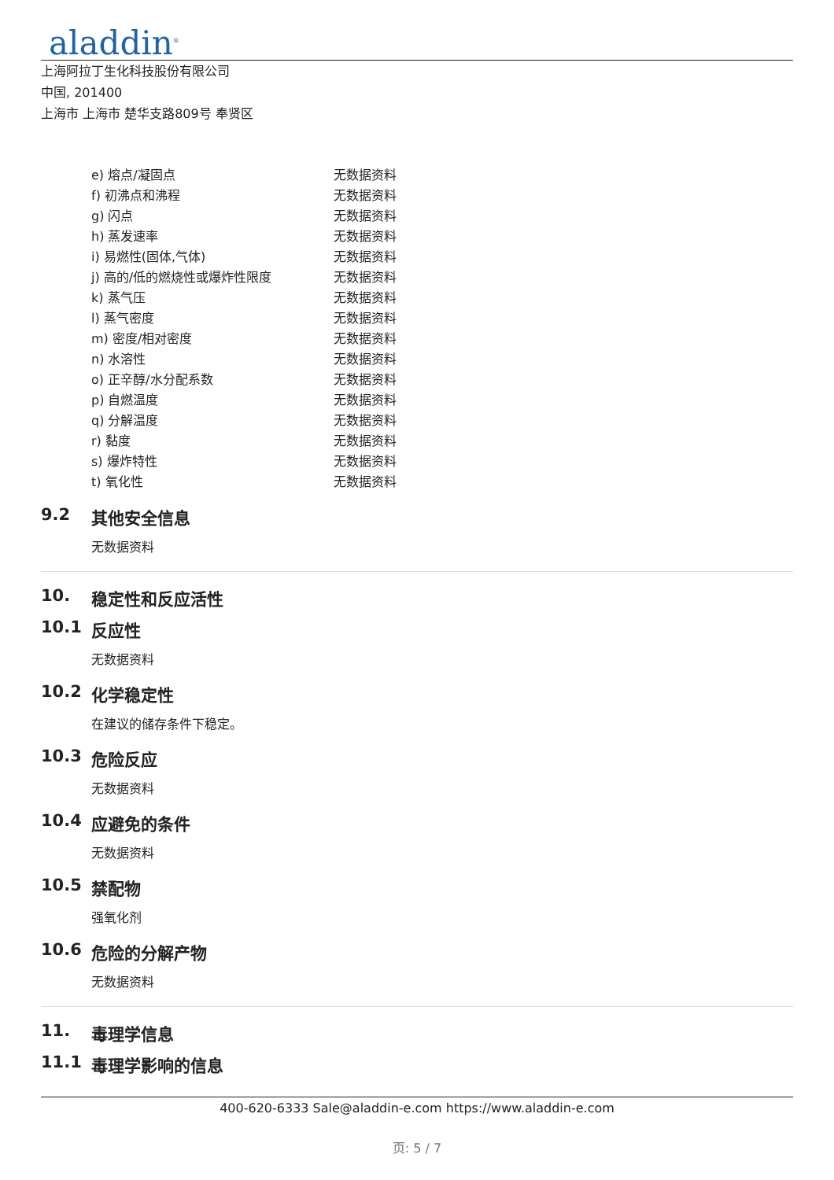aladdin<sup>®</sup>
上海阿拉丁生化科技股份有限公司
中国, 201400
上海市 上海市 楚华支路809号 奉贤区
| e) 熔点/凝固点 | 无数据资料 |
| f) 初沸点和沸程 | 无数据资料 |
| g) 闪点 | 无数据资料 |
| h) 蒸发速率 | 无数据资料 |
| i) 易燃性(固体,气体) | 无数据资料 |
| j) 高的/低的燃烧性或爆炸性限度 | 无数据资料 |
| k) 蒸气压 | 无数据资料 |
| l) 蒸气密度 | 无数据资料 |
| m) 密度/相对密度 | 无数据资料 |
| n) 水溶性 | 无数据资料 |
| o) 正辛醇/水分配系数 | 无数据资料 |
| p) 自燃温度 | 无数据资料 |
| q) 分解温度 | 无数据资料 |
| r) 黏度 | 无数据资料 |
| s) 爆炸特性 | 无数据资料 |
| t) 氧化性 | 无数据资料 |
9.2 其他安全信息
无数据资料
10. 稳定性和反应活性
10.1 反应性
无数据资料
10.2 化学稳定性
在建议的储存条件下稳定。
10.3 危险反应
无数据资料
10.4 应避免的条件
无数据资料
10.5 禁配物
强氧化剂
10.6 危险的分解产物
无数据资料
11. 毒理学信息
11.1 毒理学影响的信息
400-620-6333 Sale@aladdin-e.com https://www.aladdin-e.com
页: 5 / 7